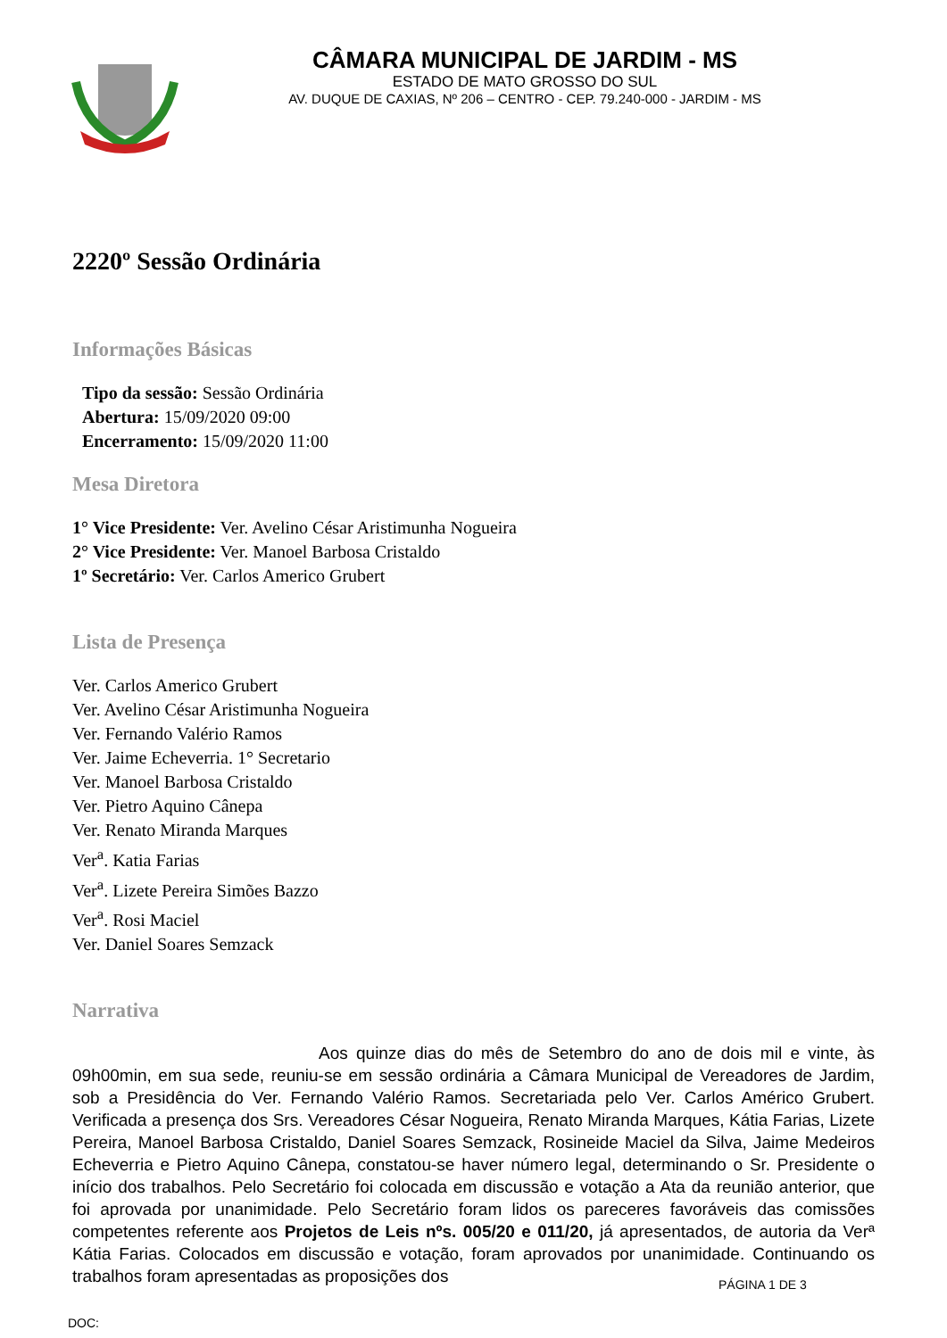CÂMARA MUNICIPAL DE JARDIM - MS
ESTADO DE MATO GROSSO DO SUL
AV. DUQUE DE CAXIAS, Nº 206 – CENTRO - CEP. 79.240-000 - JARDIM - MS
2220º Sessão Ordinária
Informações Básicas
Tipo da sessão: Sessão Ordinária
Abertura: 15/09/2020 09:00
Encerramento: 15/09/2020 11:00
Mesa Diretora
1° Vice Presidente: Ver. Avelino César Aristimunha Nogueira
2° Vice Presidente: Ver. Manoel Barbosa Cristaldo
1º Secretário: Ver. Carlos Americo Grubert
Lista de Presença
Ver. Carlos Americo Grubert
Ver. Avelino César Aristimunha Nogueira
Ver. Fernando Valério Ramos
Ver. Jaime Echeverria. 1° Secretario
Ver. Manoel Barbosa Cristaldo
Ver. Pietro Aquino Cânepa
Ver. Renato Miranda Marques
Ver<sup>a</sup>. Katia Farias
Ver<sup>a</sup>. Lizete Pereira Simões Bazzo
Ver<sup>a</sup>. Rosi Maciel
Ver. Daniel Soares Semzack
Narrativa
Aos quinze dias do mês de Setembro do ano de dois mil e vinte, às 09h00min, em sua sede, reuniu-se em sessão ordinária a Câmara Municipal de Vereadores de Jardim, sob a Presidência do Ver. Fernando Valério Ramos. Secretariada pelo Ver. Carlos Américo Grubert. Verificada a presença dos Srs. Vereadores César Nogueira, Renato Miranda Marques, Kátia Farias, Lizete Pereira, Manoel Barbosa Cristaldo, Daniel Soares Semzack, Rosineide Maciel da Silva, Jaime Medeiros Echeverria e Pietro Aquino Cânepa, constatou-se haver número legal, determinando o Sr. Presidente o início dos trabalhos. Pelo Secretário foi colocada em discussão e votação a Ata da reunião anterior, que foi aprovada por unanimidade. Pelo Secretário foram lidos os pareceres favoráveis das comissões competentes referente aos Projetos de Leis nºs. 005/20 e 011/20, já apresentados, de autoria da Verª Kátia Farias. Colocados em discussão e votação, foram aprovados por unanimidade. Continuando os trabalhos foram apresentadas as proposições dos
PÁGINA 1 DE 3
DOC: